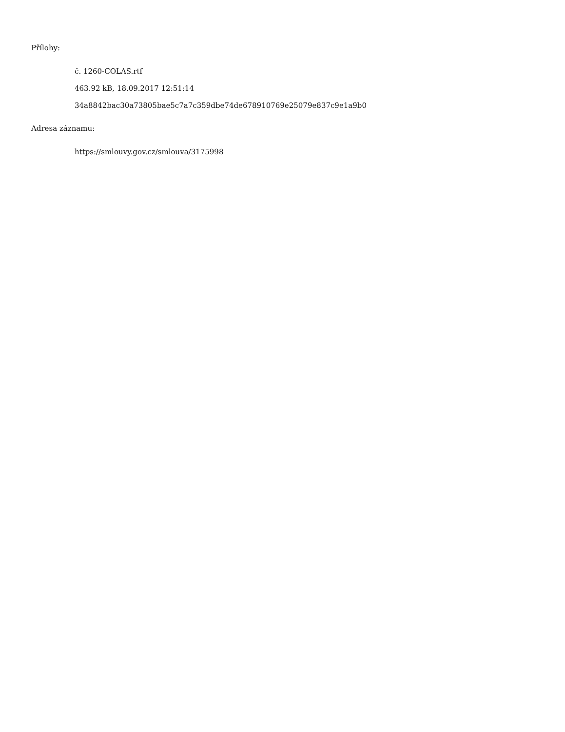Přílohy:
č. 1260-COLAS.rtf
463.92 kB, 18.09.2017 12:51:14
34a8842bac30a73805bae5c7a7c359dbe74de678910769e25079e837c9e1a9b0
Adresa záznamu:
https://smlouvy.gov.cz/smlouva/3175998